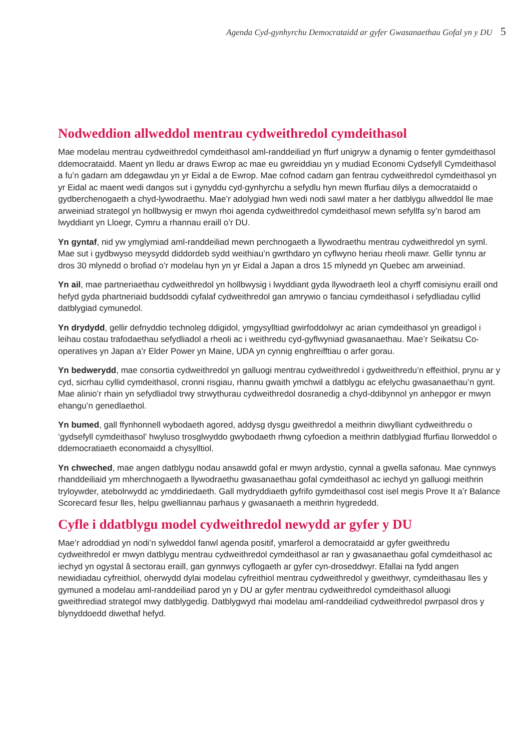Agenda Cyd-gynhyrchu Democrataidd ar gyfer Gwasanaethau Gofal yn y DU 5
Nodweddion allweddol mentrau cydweithredol cymdeithasol
Mae modelau mentrau cydweithredol cymdeithasol aml-randdeiliad yn ffurf unigryw a dynamig o fenter gymdeithasol ddemocrataidd. Maent yn lledu ar draws Ewrop ac mae eu gwreiddiau yn y mudiad Economi Cydsefyll Cymdeithasol a fu’n gadarn am ddegawdau yn yr Eidal a de Ewrop. Mae cofnod cadarn gan fentrau cydweithredol cymdeithasol yn yr Eidal ac maent wedi dangos sut i gynyddu cyd-gynhyrchu a sefydlu hyn mewn ffurfiau dilys a democrataidd o gydberchenogaeth a chyd-lywodraethu. Mae’r adolygiad hwn wedi nodi sawl mater a her datblygu allweddol lle mae arweiniad strategol yn hollbwysig er mwyn rhoi agenda cydweithredol cymdeithasol mewn sefyllfa sy’n barod am lwyddiant yn Lloegr, Cymru a rhannau eraill o’r DU.
Yn gyntaf, nid yw ymglymiad aml-randdeiliad mewn perchnogaeth a llywodraethu mentrau cydweithredol yn syml. Mae sut i gydbwyso meysydd diddordeb sydd weithiau’n gwrthdaro yn cyflwyno heriau rheoli mawr. Gellir tynnu ar dros 30 mlynedd o brofiad o’r modelau hyn yn yr Eidal a Japan a dros 15 mlynedd yn Quebec am arweiniad.
Yn ail, mae partneriaethau cydweithredol yn hollbwysig i lwyddiant gyda llywodraeth leol a chyrff comisiynu eraill ond hefyd gyda phartneriaid buddsoddi cyfalaf cydweithredol gan amrywio o fanciau cymdeithasol i sefydliadau cyllid datblygiad cymunedol.
Yn drydydd, gellir defnyddio technoleg ddigidol, ymgysylltiad gwirfoddolwyr ac arian cymdeithasol yn greadigol i leihau costau trafodaethau sefydliadol a rheoli ac i weithredu cyd-gyflwyniad gwasanaethau. Mae’r Seikatsu Co-operatives yn Japan a’r Elder Power yn Maine, UDA yn cynnig enghreifftiau o arfer gorau.
Yn bedwerydd, mae consortia cydweithredol yn galluogi mentrau cydweithredol i gydweithredu’n effeithiol, prynu ar y cyd, sicrhau cyllid cymdeithasol, cronni risgiau, rhannu gwaith ymchwil a datblygu ac efelychu gwasanaethau’n gynt. Mae alinio’r rhain yn sefydliadol trwy strwythurau cydweithredol dosranedig a chyd-ddibynnol yn anhepgor er mwyn ehangu’n genedlaethol.
Yn bumed, gall ffynhonnell wybodaeth agored, addysg dysgu gweithredol a meithrin diwylliant cydweithredu o ‘gydsefyll cymdeithasol’ hwyluso trosglwyddo gwybodaeth rhwng cyfoedion a meithrin datblygiad ffurfiau llorweddol o ddemocratiaeth economaidd a chysylltiol.
Yn chweched, mae angen datblygu nodau ansawdd gofal er mwyn ardystio, cynnal a gwella safonau. Mae cynnwys rhanddeiliaid ym mherchnogaeth a llywodraethu gwasanaethau gofal cymdeithasol ac iechyd yn galluogi meithrin tryloywder, atebolrwydd ac ymddiriedaeth. Gall mydryddiaeth gyfrifo gymdeithasol cost isel megis Prove It a’r Balance Scorecard fesur lles, helpu gwelliannau parhaus y gwasanaeth a meithrin hygrededd.
Cyfle i ddatblygu model cydweithredol newydd ar gyfer y DU
Mae’r adroddiad yn nodi’n sylweddol fanwl agenda positif, ymarferol a democrataidd ar gyfer gweithredu cydweithredol er mwyn datblygu mentrau cydweithredol cymdeithasol ar ran y gwasanaethau gofal cymdeithasol ac iechyd yn ogystal â sectorau eraill, gan gynnwys cyflogaeth ar gyfer cyn-droseddwyr. Efallai na fydd angen newidiadau cyfreithiol, oherwydd dylai modelau cyfreithiol mentrau cydweithredol y gweithwyr, cymdeithasau lles y gymuned a modelau aml-randdeiliad parod yn y DU ar gyfer mentrau cydweithredol cymdeithasol alluogi gweithrediad strategol mwy datblygedig. Datblygwyd rhai modelau aml-randdeiliad cydweithredol pwrpasol dros y blynyddoedd diwethaf hefyd.